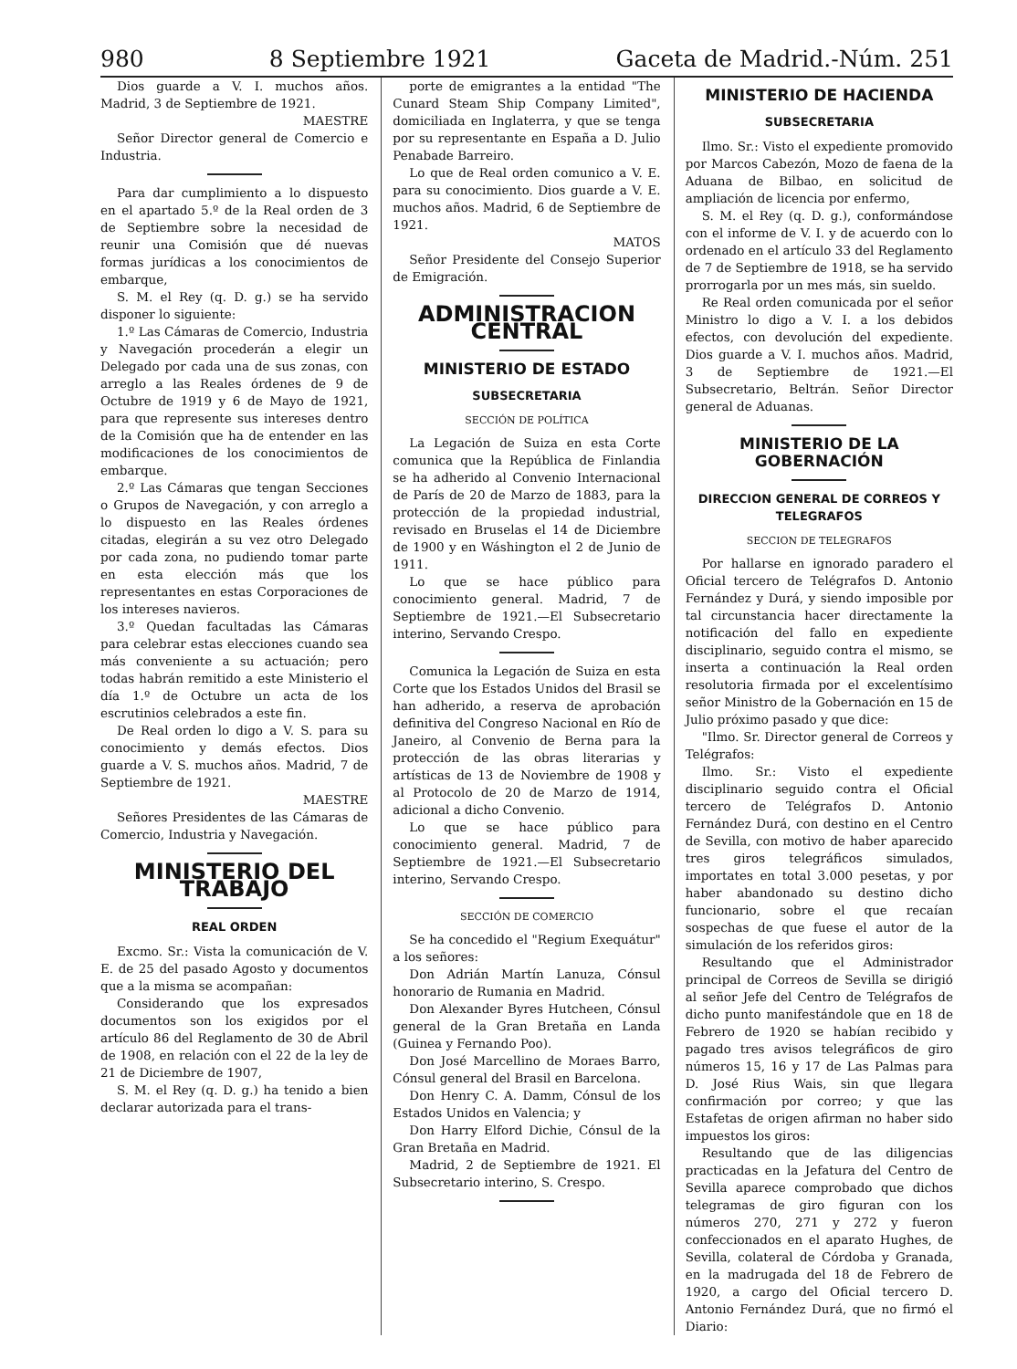980 8 Septiembre 1921 Gaceta de Madrid.-Núm. 251
Dios guarde a V. I. muchos años. Madrid, 3 de Septiembre de 1921.
MAESTRE
Señor Director general de Comercio e Industria.
Para dar cumplimiento a lo dispuesto en el apartado 5.º de la Real orden de 3 de Septiembre sobre la necesidad de reunir una Comisión que dé nuevas formas jurídicas a los conocimientos de embarque,
S. M. el Rey (q. D. g.) se ha servido disponer lo siguiente:
1.º Las Cámaras de Comercio, Industria y Navegación procederán a elegir un Delegado por cada una de sus zonas, con arreglo a las Reales órdenes de 9 de Octubre de 1919 y 6 de Mayo de 1921, para que represente sus intereses dentro de la Comisión que ha de entender en las modificaciones de los conocimientos de embarque.
2.º Las Cámaras que tengan Secciones o Grupos de Navegación, y con arreglo a lo dispuesto en las Reales órdenes citadas, elegirán a su vez otro Delegado por cada zona, no pudiendo tomar parte en esta elección más que los representantes en estas Corporaciones de los intereses navieros.
3.º Quedan facultadas las Cámaras para celebrar estas elecciones cuando sea más conveniente a su actuación; pero todas habrán remitido a este Ministerio el día 1.º de Octubre un acta de los escrutinios celebrados a este fin.
De Real orden lo digo a V. S. para su conocimiento y demás efectos. Dios guarde a V. S. muchos años. Madrid, 7 de Septiembre de 1921.
MAESTRE
Señores Presidentes de las Cámaras de Comercio, Industria y Navegación.
MINISTERIO DEL TRABAJO
REAL ORDEN
Excmo. Sr.: Vista la comunicación de V. E. de 25 del pasado Agosto y documentos que a la misma se acompañan:
Considerando que los expresados documentos son los exigidos por el artículo 86 del Reglamento de 30 de Abril de 1908, en relación con el 22 de la ley de 21 de Diciembre de 1907,
S. M. el Rey (q. D. g.) ha tenido a bien declarar autorizada para el trans-
porte de emigrantes a la entidad "The Cunard Steam Ship Company Limited", domiciliada en Inglaterra, y que se tenga por su representante en España a D. Julio Penabade Barreiro.
Lo que de Real orden comunico a V. E. para su conocimiento. Dios guarde a V. E. muchos años. Madrid, 6 de Septiembre de 1921.
MATOS
Señor Presidente del Consejo Superior de Emigración.
ADMINISTRACION CENTRAL
MINISTERIO DE ESTADO
SUBSECRETARIA
SECCIÓN DE POLÍTICA
La Legación de Suiza en esta Corte comunica que la República de Finlandia se ha adherido al Convenio Internacional de París de 20 de Marzo de 1883, para la protección de la propiedad industrial, revisado en Bruselas el 14 de Diciembre de 1900 y en Wáshington el 2 de Junio de 1911.
Lo que se hace público para conocimiento general. Madrid, 7 de Septiembre de 1921.—El Subsecretario interino, Servando Crespo.
Comunica la Legación de Suiza en esta Corte que los Estados Unidos del Brasil se han adherido, a reserva de aprobación definitiva del Congreso Nacional en Río de Janeiro, al Convenio de Berna para la protección de las obras literarias y artísticas de 13 de Noviembre de 1908 y al Protocolo de 20 de Marzo de 1914, adicional a dicho Convenio.
Lo que se hace público para conocimiento general. Madrid, 7 de Septiembre de 1921.—El Subsecretario interino, Servando Crespo.
SECCIÓN DE COMERCIO
Se ha concedido el "Regium Exequátur" a los señores:
Don Adrián Martín Lanuza, Cónsul honorario de Rumania en Madrid.
Don Alexander Byres Hutcheen, Cónsul general de la Gran Bretaña en Landa (Guinea y Fernando Poo).
Don José Marcellino de Moraes Barro, Cónsul general del Brasil en Barcelona.
Don Henry C. A. Damm, Cónsul de los Estados Unidos en Valencia; y
Don Harry Elford Dichie, Cónsul de la Gran Bretaña en Madrid.
Madrid, 2 de Septiembre de 1921. El Subsecretario interino, S. Crespo.
MINISTERIO DE HACIENDA
SUBSECRETARIA
Ilmo. Sr.: Visto el expediente promovido por Marcos Cabezón, Mozo de faena de la Aduana de Bilbao, en solicitud de ampliación de licencia por enfermo,
S. M. el Rey (q. D. g.), conformándose con el informe de V. I. y de acuerdo con lo ordenado en el artículo 33 del Reglamento de 7 de Septiembre de 1918, se ha servido prorrogarla por un mes más, sin sueldo.
Re Real orden comunicada por el señor Ministro lo digo a V. I. a los debidos efectos, con devolución del expediente. Dios guarde a V. I. muchos años. Madrid, 3 de Septiembre de 1921.—El Subsecretario, Beltrán. Señor Director general de Aduanas.
MINISTERIO DE LA GOBERNACIÓN
DIRECCION GENERAL DE CORREOS Y TELEGRAFOS
SECCION DE TELEGRAFOS
Por hallarse en ignorado paradero el Oficial tercero de Telégrafos D. Antonio Fernández y Durá, y siendo imposible por tal circunstancia hacer directamente la notificación del fallo en expediente disciplinario, seguido contra el mismo, se inserta a continuación la Real orden resolutoria firmada por el excelentísimo señor Ministro de la Gobernación en 15 de Julio próximo pasado y que dice:
"Ilmo. Sr. Director general de Correos y Telégrafos:
Ilmo. Sr.: Visto el expediente disciplinario seguido contra el Oficial tercero de Telégrafos D. Antonio Fernández Durá, con destino en el Centro de Sevilla, con motivo de haber aparecido tres giros telegráficos simulados, importates en total 3.000 pesetas, y por haber abandonado su destino dicho funcionario, sobre el que recaían sospechas de que fuese el autor de la simulación de los referidos giros:
Resultando que el Administrador principal de Correos de Sevilla se dirigió al señor Jefe del Centro de Telégrafos de dicho punto manifestándole que en 18 de Febrero de 1920 se habían recibido y pagado tres avisos telegráficos de giro números 15, 16 y 17 de Las Palmas para D. José Rius Wais, sin que llegara confirmación por correo; y que las Estafetas de origen afirman no haber sido impuestos los giros:
Resultando que de las diligencias practicadas en la Jefatura del Centro de Sevilla aparece comprobado que dichos telegramas de giro figuran con los números 270, 271 y 272 y fueron confeccionados en el aparato Hughes, de Sevilla, colateral de Córdoba y Granada, en la madrugada del 18 de Febrero de 1920, a cargo del Oficial tercero D. Antonio Fernández Durá, que no firmó el Diario: